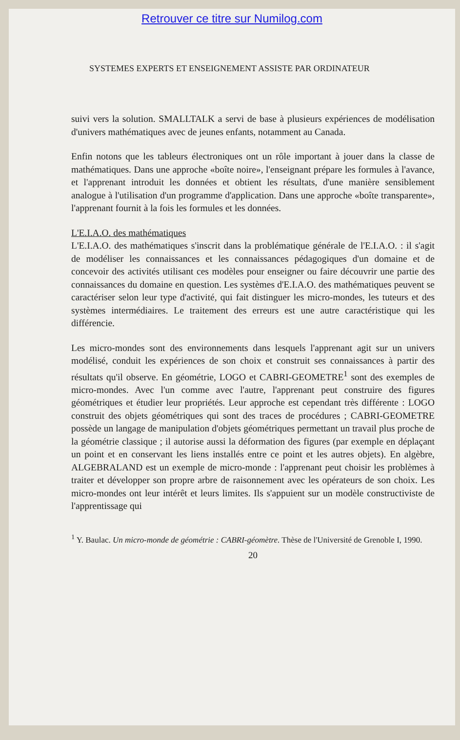Retrouver ce titre sur Numilog.com
SYSTEMES EXPERTS ET ENSEIGNEMENT ASSISTE PAR ORDINATEUR
suivi vers la solution. SMALLTALK a servi de base à plusieurs expériences de modélisation d'univers mathématiques avec de jeunes enfants, notamment au Canada.
Enfin notons que les tableurs électroniques ont un rôle important à jouer dans la classe de mathématiques. Dans une approche «boîte noire», l'enseignant prépare les formules à l'avance, et l'apprenant introduit les données et obtient les résultats, d'une manière sensiblement analogue à l'utilisation d'un programme d'application. Dans une approche «boîte transparente», l'apprenant fournit à la fois les formules et les données.
L'E.I.A.O. des mathématiques
L'E.I.A.O. des mathématiques s'inscrit dans la problématique générale de l'E.I.A.O. : il s'agit de modéliser les connaissances et les connaissances pédagogiques d'un domaine et de concevoir des activités utilisant ces modèles pour enseigner ou faire découvrir une partie des connaissances du domaine en question. Les systèmes d'E.I.A.O. des mathématiques peuvent se caractériser selon leur type d'activité, qui fait distinguer les micro-mondes, les tuteurs et des systèmes intermédiaires. Le traitement des erreurs est une autre caractéristique qui les différencie.
Les micro-mondes sont des environnements dans lesquels l'apprenant agit sur un univers modélisé, conduit les expériences de son choix et construit ses connaissances à partir des résultats qu'il observe. En géométrie, LOGO et CABRI-GEOMETRE<sup>1</sup> sont des exemples de micro-mondes. Avec l'un comme avec l'autre, l'apprenant peut construire des figures géométriques et étudier leur propriétés. Leur approche est cependant très différente : LOGO construit des objets géométriques qui sont des traces de procédures ; CABRI-GEOMETRE possède un langage de manipulation d'objets géométriques permettant un travail plus proche de la géométrie classique ; il autorise aussi la déformation des figures (par exemple en déplaçant un point et en conservant les liens installés entre ce point et les autres objets). En algèbre, ALGEBRALAND est un exemple de micro-monde : l'apprenant peut choisir les problèmes à traiter et développer son propre arbre de raisonnement avec les opérateurs de son choix. Les micro-mondes ont leur intérêt et leurs limites. Ils s'appuient sur un modèle constructiviste de l'apprentissage qui
<sup>1</sup> Y. Baulac. Un micro-monde de géométrie : CABRI-géomètre. Thèse de l'Université de Grenoble I, 1990.
20